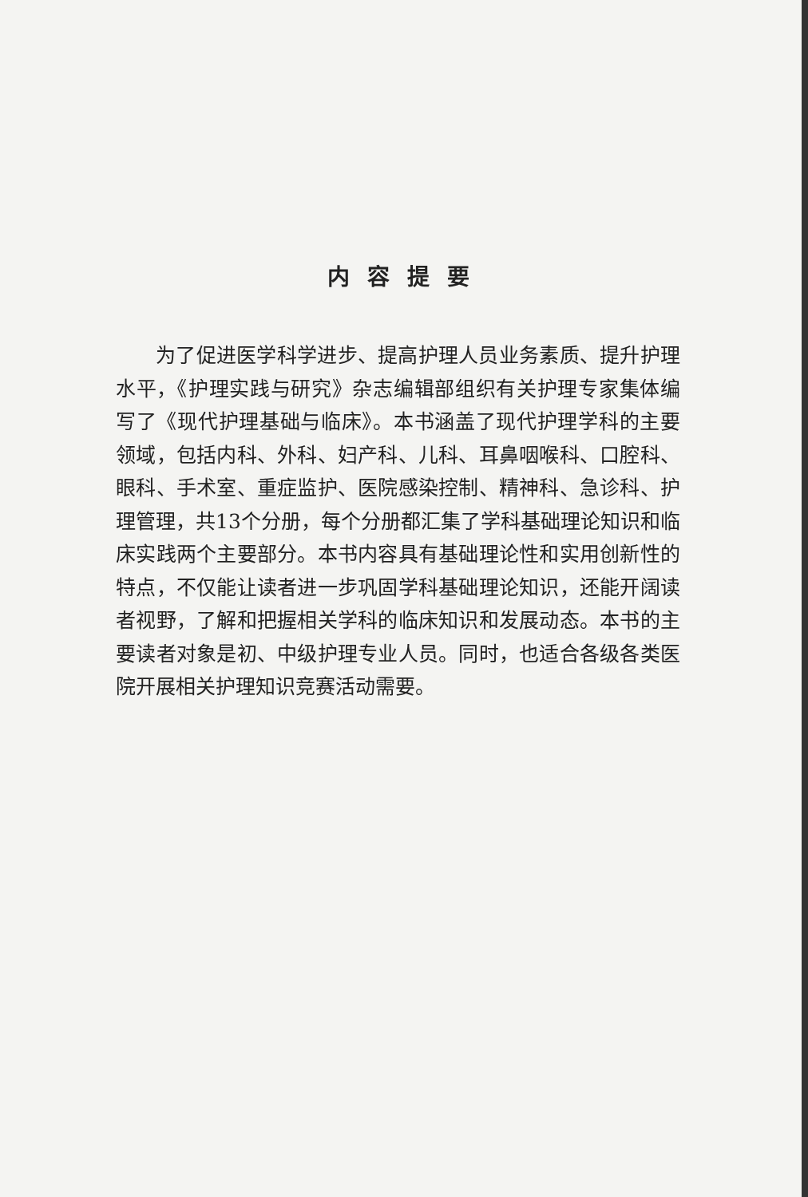内容提要
为了促进医学科学进步、提高护理人员业务素质、提升护理水平，《护理实践与研究》杂志编辑部组织有关护理专家集体编写了《现代护理基础与临床》。本书涵盖了现代护理学科的主要领域，包括内科、外科、妇产科、儿科、耳鼻咽喉科、口腔科、眼科、手术室、重症监护、医院感染控制、精神科、急诊科、护理管理，共13个分册，每个分册都汇集了学科基础理论知识和临床实践两个主要部分。本书内容具有基础理论性和实用创新性的特点，不仅能让读者进一步巩固学科基础理论知识，还能开阔读者视野，了解和把握相关学科的临床知识和发展动态。本书的主要读者对象是初、中级护理专业人员。同时，也适合各级各类医院开展相关护理知识竞赛活动需要。